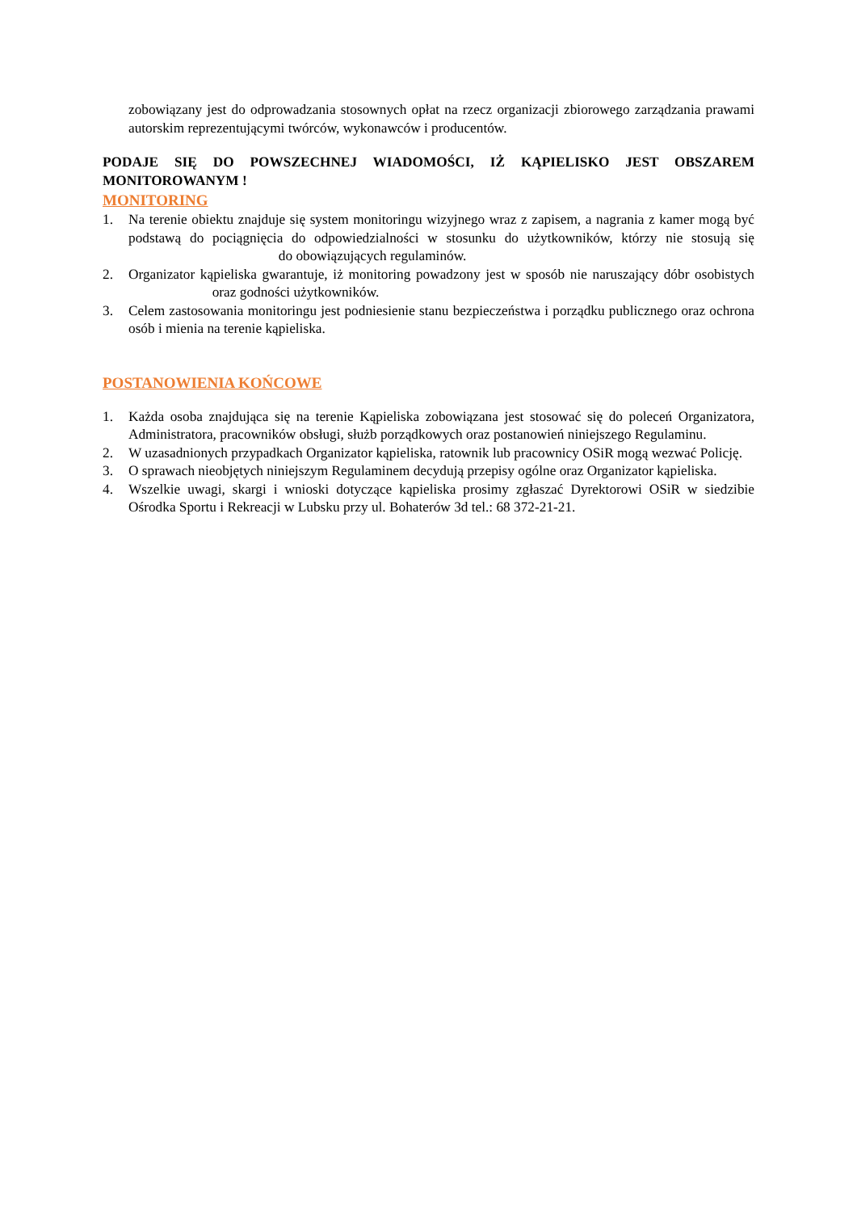zobowiązany jest do odprowadzania stosownych opłat na rzecz organizacji zbiorowego zarządzania prawami autorskim reprezentującymi twórców, wykonawców i producentów.
PODAJE SIĘ DO POWSZECHNEJ WIADOMOŚCI, IŻ KĄPIELISKO JEST OBSZAREM MONITOROWANYM !
MONITORING
1. Na terenie obiektu znajduje się system monitoringu wizyjnego wraz z zapisem, a nagrania z kamer mogą być podstawą do pociągnięcia do odpowiedzialności w stosunku do użytkowników, którzy nie stosują się do obowiązujących regulaminów.
2. Organizator kąpieliska gwarantuje, iż monitoring powadzony jest w sposób nie naruszający dóbr osobistych oraz godności użytkowników.
3. Celem zastosowania monitoringu jest podniesienie stanu bezpieczeństwa i porządku publicznego oraz ochrona osób i mienia na terenie kąpieliska.
POSTANOWIENIA KOŃCOWE
1. Każda osoba znajdująca się na terenie Kąpieliska zobowiązana jest stosować się do poleceń Organizatora, Administratora, pracowników obsługi, służb porządkowych oraz postanowień niniejszego Regulaminu.
2. W uzasadnionych przypadkach Organizator kąpieliska, ratownik lub pracownicy OSiR mogą wezwać Policję.
3. O sprawach nieobjętych niniejszym Regulaminem decydują przepisy ogólne oraz Organizator kąpieliska.
4. Wszelkie uwagi, skargi i wnioski dotyczące kąpieliska prosimy zgłaszać Dyrektorowi OSiR w siedzibie Ośrodka Sportu i Rekreacji w Lubsku przy ul. Bohaterów 3d tel.: 68 372-21-21.